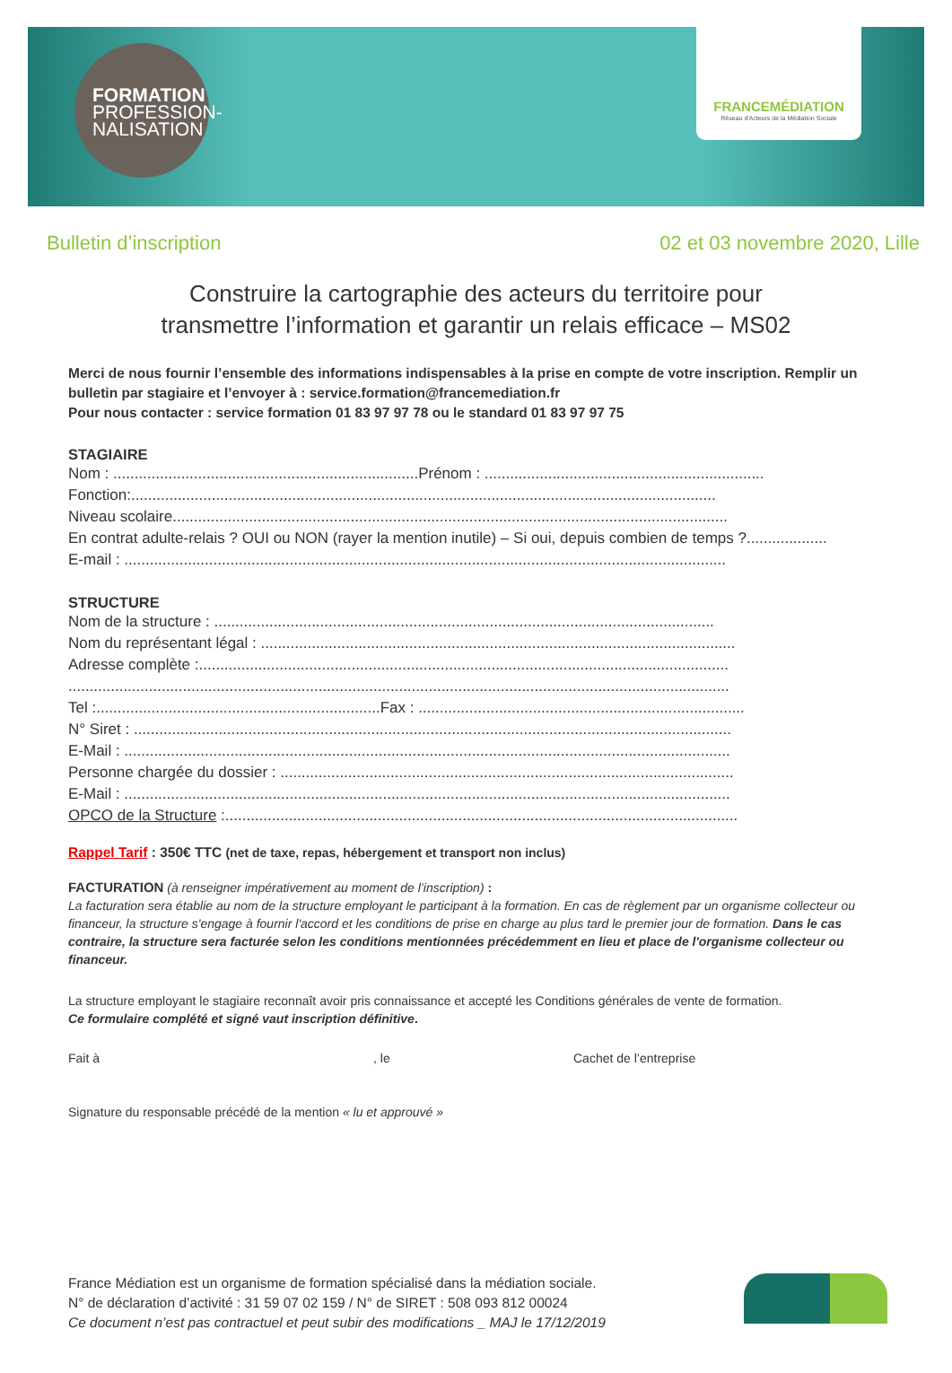FORMATION
PROFESSION-
NALISATION
FRANCEMÉDIATION
Réseau d'Acteurs de la Médiation Sociale
Bulletin d’inscription 02 et 03 novembre 2020, Lille
Construire la cartographie des acteurs du territoire pour
transmettre l’information et garantir un relais efficace – MS02
Merci de nous fournir l’ensemble des informations indispensables à la prise en compte de votre inscription. Remplir un bulletin par stagiaire et l’envoyer à : service.formation@francemediation.fr
Pour nous contacter : service formation 01 83 97 97 78 ou le standard 01 83 97 97 75
STAGIAIRE
Nom : ........................................................................Prénom : ..................................................................
Fonction:..........................................................................................................................................
Niveau scolaire...................................................................................................................................
En contrat adulte-relais ? OUI ou NON (rayer la mention inutile) – Si oui, depuis combien de temps ?...................
E-mail : ..............................................................................................................................................
STRUCTURE
Nom de la structure : ......................................................................................................................
Nom du représentant légal : ................................................................................................................
Adresse complète :.............................................................................................................................
............................................................................................................................................................
Tel :...................................................................Fax : .............................................................................
N° Siret : .............................................................................................................................................
E-Mail : ...............................................................................................................................................
Personne chargée du dossier : ...........................................................................................................
E-Mail : ...............................................................................................................................................
OPCO de la Structure :.........................................................................................................................
Rappel Tarif : 350€ TTC (net de taxe, repas, hébergement et transport non inclus)
FACTURATION (à renseigner impérativement au moment de l’inscription) :
La facturation sera établie au nom de la structure employant le participant à la formation. En cas de règlement par un organisme collecteur ou financeur, la structure s'engage à fournir l'accord et les conditions de prise en charge au plus tard le premier jour de formation. Dans le cas contraire, la structure sera facturée selon les conditions mentionnées précédemment en lieu et place de l'organisme collecteur ou financeur.
La structure employant le stagiaire reconnaît avoir pris connaissance et accepté les Conditions générales de vente de formation.
Ce formulaire complété et signé vaut inscription définitive.
Fait à, le Cachet de l’entreprise
Signature du responsable précédé de la mention « lu et approuvé »
France Médiation est un organisme de formation spécialisé dans la médiation sociale.
N° de déclaration d’activité : 31 59 07 02 159 / N° de SIRET : 508 093 812 00024
Ce document n’est pas contractuel et peut subir des modifications _ MAJ le 17/12/2019